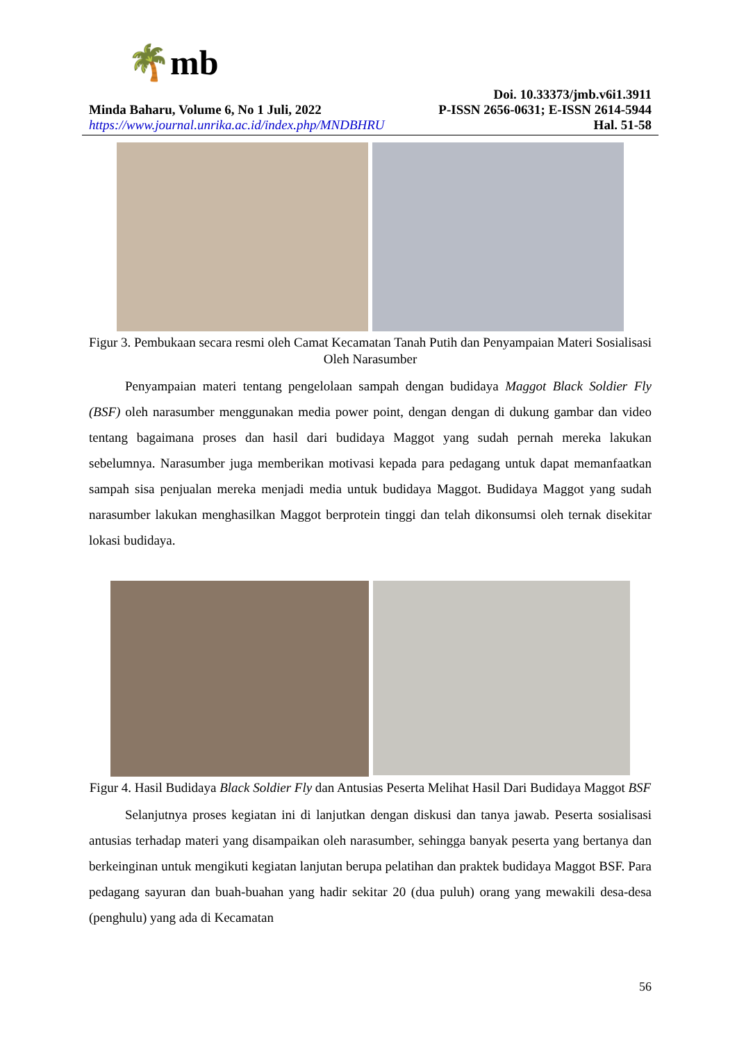🌴mb
Doi. 10.33373/jmb.v6i1.3911
Minda Baharu, Volume 6, No 1 Juli, 2022 P-ISSN 2656-0631; E-ISSN 2614-5944
https://www.journal.unrika.ac.id/index.php/MNDBHRU Hal. 51-58
Figur 3. Pembukaan secara resmi oleh Camat Kecamatan Tanah Putih dan Penyampaian Materi Sosialisasi Oleh Narasumber
Penyampaian materi tentang pengelolaan sampah dengan budidaya Maggot Black Soldier Fly (BSF) oleh narasumber menggunakan media power point, dengan dengan di dukung gambar dan video tentang bagaimana proses dan hasil dari budidaya Maggot yang sudah pernah mereka lakukan sebelumnya. Narasumber juga memberikan motivasi kepada para pedagang untuk dapat memanfaatkan sampah sisa penjualan mereka menjadi media untuk budidaya Maggot. Budidaya Maggot yang sudah narasumber lakukan menghasilkan Maggot berprotein tinggi dan telah dikonsumsi oleh ternak disekitar lokasi budidaya.
Figur 4. Hasil Budidaya Black Soldier Fly dan Antusias Peserta Melihat Hasil Dari Budidaya Maggot BSF
Selanjutnya proses kegiatan ini di lanjutkan dengan diskusi dan tanya jawab. Peserta sosialisasi antusias terhadap materi yang disampaikan oleh narasumber, sehingga banyak peserta yang bertanya dan berkeinginan untuk mengikuti kegiatan lanjutan berupa pelatihan dan praktek budidaya Maggot BSF. Para pedagang sayuran dan buah-buahan yang hadir sekitar 20 (dua puluh) orang yang mewakili desa-desa (penghulu) yang ada di Kecamatan
56